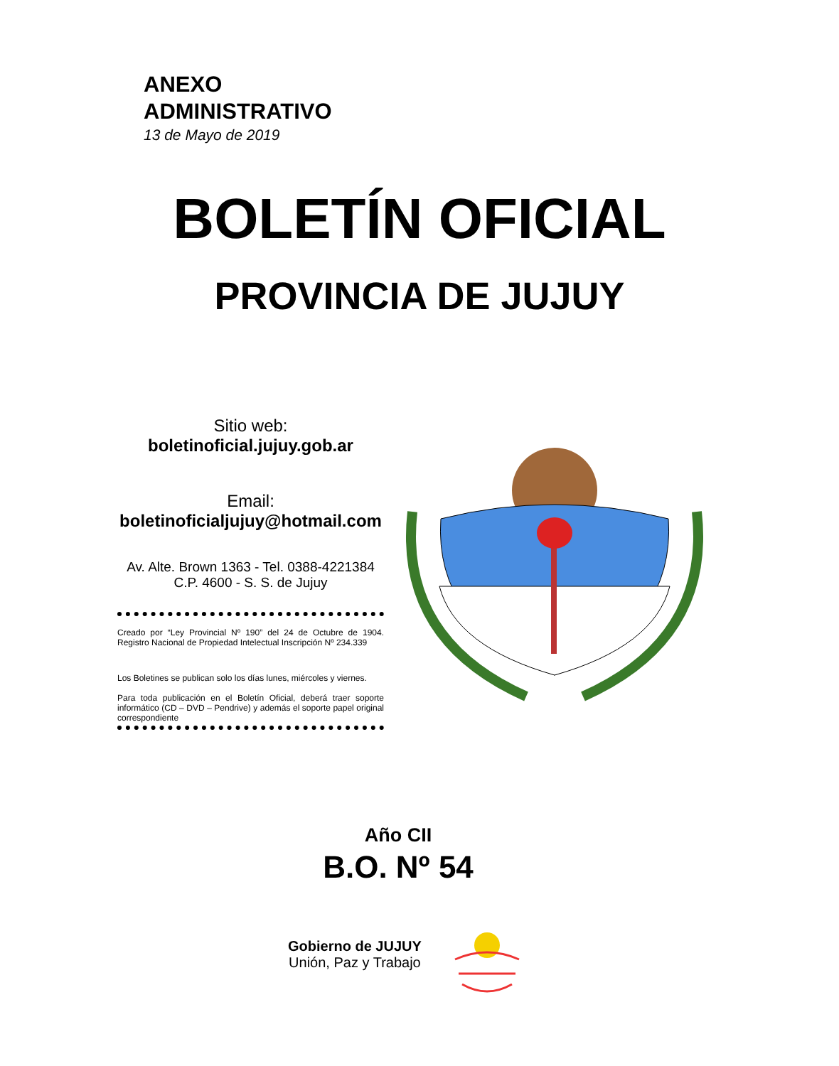ANEXO
ADMINISTRATIVO
13 de Mayo de 2019
BOLETÍN OFICIAL
PROVINCIA DE JUJUY
Sitio web:
boletinoficial.jujuy.gob.ar
Email:
boletinoficialjujuy@hotmail.com
Av. Alte. Brown 1363 - Tel. 0388-4221384
C.P. 4600 - S. S. de Jujuy
Creado por “Ley Provincial Nº 190” del 24 de Octubre de 1904. Registro Nacional de Propiedad Intelectual Inscripción Nº 234.339
Los Boletines se publican solo los días lunes, miércoles y viernes.
Para toda publicación en el Boletín Oficial, deberá traer soporte informático (CD – DVD – Pendrive) y además el soporte papel original correspondiente
Año CII
B.O. Nº 54
Gobierno de JUJUY
Unión, Paz y Trabajo